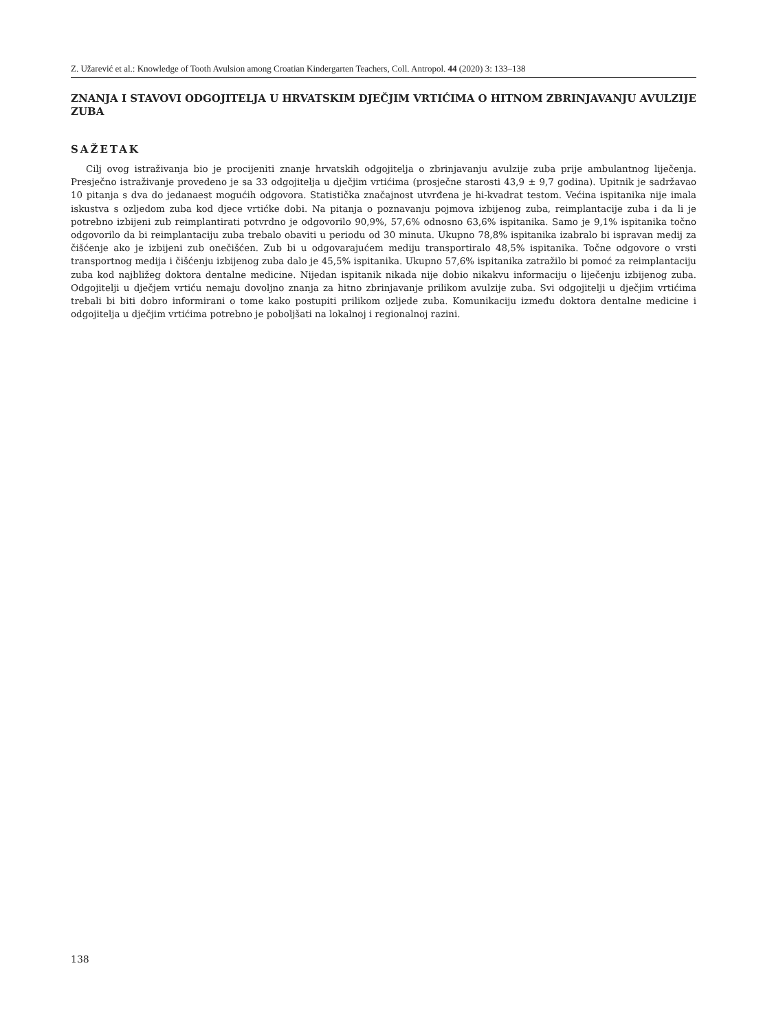Z. Užarević et al.: Knowledge of Tooth Avulsion among Croatian Kindergarten Teachers, Coll. Antropol. 44 (2020) 3: 133–138
ZNANJA I STAVOVI ODGOJITELJA U HRVATSKIM DJEČJIM VRTIĆIMA O HITNOM ZBRINJAVANJU AVULZIJE ZUBA
SAŽETAK
Cilj ovog istraživanja bio je procijeniti znanje hrvatskih odgojitelja o zbrinjavanju avulzije zuba prije ambulantnog liječenja. Presječno istraživanje provedeno je sa 33 odgojitelja u dječjim vrtićima (prosječne starosti 43,9 ± 9,7 godina). Upitnik je sadržavao 10 pitanja s dva do jedanaest mogućih odgovora. Statistička značajnost utvrđena je hi-kvadrat testom. Većina ispitanika nije imala iskustva s ozljedom zuba kod djece vrtićke dobi. Na pitanja o poznavanju pojmova izbijenog zuba, reimplantacije zuba i da li je potrebno izbijeni zub reimplantirati potvrdno je odgovorilo 90,9%, 57,6% odnosno 63,6% ispitanika. Samo je 9,1% ispitanika točno odgovorilo da bi reimplantaciju zuba trebalo obaviti u periodu od 30 minuta. Ukupno 78,8% ispitanika izabralo bi ispravan medij za čišćenje ako je izbijeni zub onečišćen. Zub bi u odgovarajućem mediju transportiralo 48,5% ispitanika. Točne odgovore o vrsti transportnog medija i čišćenju izbijenog zuba dalo je 45,5% ispitanika. Ukupno 57,6% ispitanika zatražilo bi pomoć za reimplantaciju zuba kod najbližeg doktora dentalne medicine. Nijedan ispitanik nikada nije dobio nikakvu informaciju o liječenju izbijenog zuba. Odgojitelji u dječjem vrtiću nemaju dovoljno znanja za hitno zbrinjavanje prilikom avulzije zuba. Svi odgojitelji u dječjim vrtićima trebali bi biti dobro informirani o tome kako postupiti prilikom ozljede zuba. Komunikaciju između doktora dentalne medicine i odgojitelja u dječjim vrtićima potrebno je poboljšati na lokalnoj i regionalnoj razini.
138